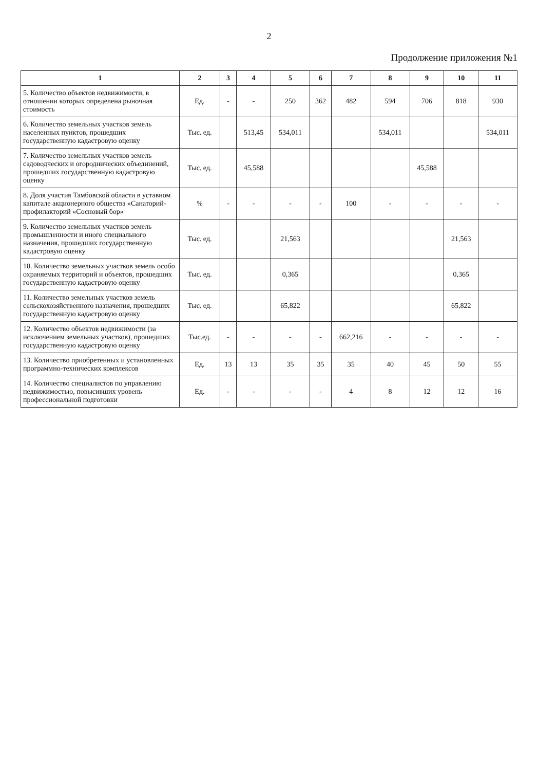2
Продолжение приложения №1
| 1 | 2 | 3 | 4 | 5 | 6 | 7 | 8 | 9 | 10 | 11 |
| --- | --- | --- | --- | --- | --- | --- | --- | --- | --- | --- |
| 5. Количество объектов недвижимости, в отношении которых определена рыночная стоимость | Ед. | - | - | 250 | 362 | 482 | 594 | 706 | 818 | 930 |
| 6. Количество земельных участков земель населенных пунктов, прошедших государственную кадастровую оценку | Тыс. ед. | | 513,45 | 534,011 | | | 534,011 | | | 534,011 |
| 7. Количество земельных участков земель садоводческих и огороднических объединений, прошедших государственную кадастровую оценку | Тыс. ед. | | 45,588 | | | | | 45,588 | | |
| 8. Доля участия Тамбовской области в уставном капитале акционерного общества «Санаторий-профилакторий «Сосновый бор» | % | - | - | - | - | 100 | - | - | - | - |
| 9. Количество земельных участков земель промышленности и иного специального назначения, прошедших государственную кадастровую оценку | Тыс. ед. | | | 21,563 | | | | | 21,563 | |
| 10. Количество земельных участков земель особо охраняемых территорий и объектов, прошедших государственную кадастровую оценку | Тыс. ед. | | | 0,365 | | | | | 0,365 | |
| 11. Количество земельных участков земель сельскохозяйственного назначения, прошедших государственную кадастровую оценку | Тыс. ед. | | | 65,822 | | | | | 65,822 | |
| 12. Количество объектов недвижимости (за исключением земельных участков), прошедших государственную кадастровую оценку | Тыс.ед. | - | - | - | - | 662,216 | - | - | - | - |
| 13. Количество приобретенных и установленных программно-технических комплексов | Ед. | 13 | 13 | 35 | 35 | 35 | 40 | 45 | 50 | 55 |
| 14. Количество специалистов по управлению недвижимостью, повысивших уровень профессиональной подготовки | Ед. | - | - | - | - | 4 | 8 | 12 | 12 | 16 |